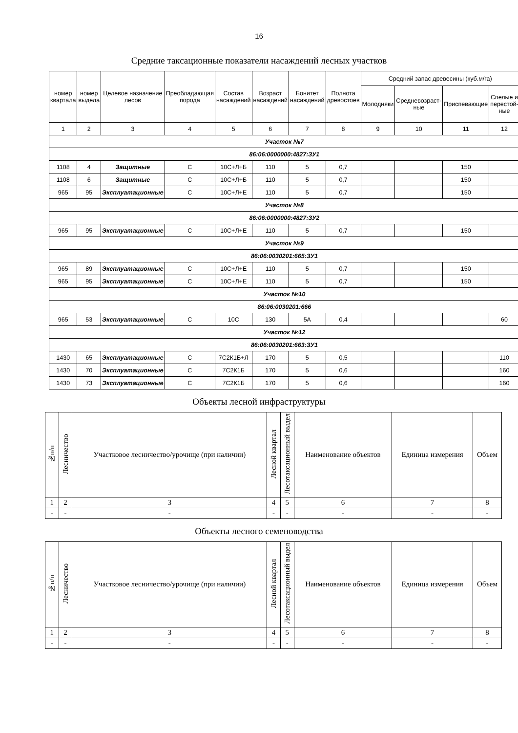16
Средние таксационные показатели насаждений лесных участков
| номер квартала | номер выдела | Целевое назначение лесов | Преобладающая порода | Состав насаждений | Возраст насаждений | Бонитет насаждений | Полнота древостоев | Средний запас древесины (куб.м/га) | | | |
| --- | --- | --- | --- | --- | --- | --- | --- | --- | --- | --- | --- |
| | | | | | | | | Молодняки | Средневозраст- ные | Приспевающие | Спелые и перестой- ные |
| 1 | 2 | 3 | 4 | 5 | 6 | 7 | 8 | 9 | 10 | 11 | 12 |
| Участок №7 | | | | | | | | | | | |
| 86:06:0000000:4827:ЗУ1 | | | | | | | | | | | |
| 1108 | 4 | Защитные | С | 10С+Л+Б | 110 | 5 | 0,7 | | | 150 | |
| 1108 | 6 | Защитные | С | 10С+Л+Б | 110 | 5 | 0,7 | | | 150 | |
| 965 | 95 | Эксплуатационные | С | 10С+Л+Е | 110 | 5 | 0,7 | | | 150 | |
| Участок №8 | | | | | | | | | | | |
| 86:06:0000000:4827:ЗУ2 | | | | | | | | | | | |
| 965 | 95 | Эксплуатационные | С | 10С+Л+Е | 110 | 5 | 0,7 | | | 150 | |
| Участок №9 | | | | | | | | | | | |
| 86:06:0030201:665:ЗУ1 | | | | | | | | | | | |
| 965 | 89 | Эксплуатационные | С | 10С+Л+Е | 110 | 5 | 0,7 | | | 150 | |
| 965 | 95 | Эксплуатационные | С | 10С+Л+Е | 110 | 5 | 0,7 | | | 150 | |
| Участок №10 | | | | | | | | | | | |
| 86:06:0030201:666 | | | | | | | | | | | |
| 965 | 53 | Эксплуатационные | С | 10С | 130 | 5А | 0,4 | | | | 60 |
| Участок №12 | | | | | | | | | | | |
| 86:06:0030201:663:ЗУ1 | | | | | | | | | | | |
| 1430 | 65 | Эксплуатационные | С | 7С2К1Б+Л | 170 | 5 | 0,5 | | | | 110 |
| 1430 | 70 | Эксплуатационные | С | 7С2К1Б | 170 | 5 | 0,6 | | | | 160 |
| 1430 | 73 | Эксплуатационные | С | 7С2К1Б | 170 | 5 | 0,6 | | | | 160 |
Объекты лесной инфраструктуры
| №п/п | Лесничество | Участковое лесничество/урочище (при наличии) | Лесной квартал | Лесотаксационный выдел | Наименование объектов | Единица измерения | Объем |
| --- | --- | --- | --- | --- | --- | --- | --- |
| 1 | 2 | 3 | 4 | 5 | 6 | 7 | 8 |
| - | - | - | - | - | - | - | - |
Объекты лесного семеноводства
| №п/п | Лесничество | Участковое лесничество/урочище (при наличии) | Лесной квартал | Лесотаксационный выдел | Наименование объектов | Единица измерения | Объем |
| --- | --- | --- | --- | --- | --- | --- | --- |
| 1 | 2 | 3 | 4 | 5 | 6 | 7 | 8 |
| - | - | - | - | - | - | - | - |